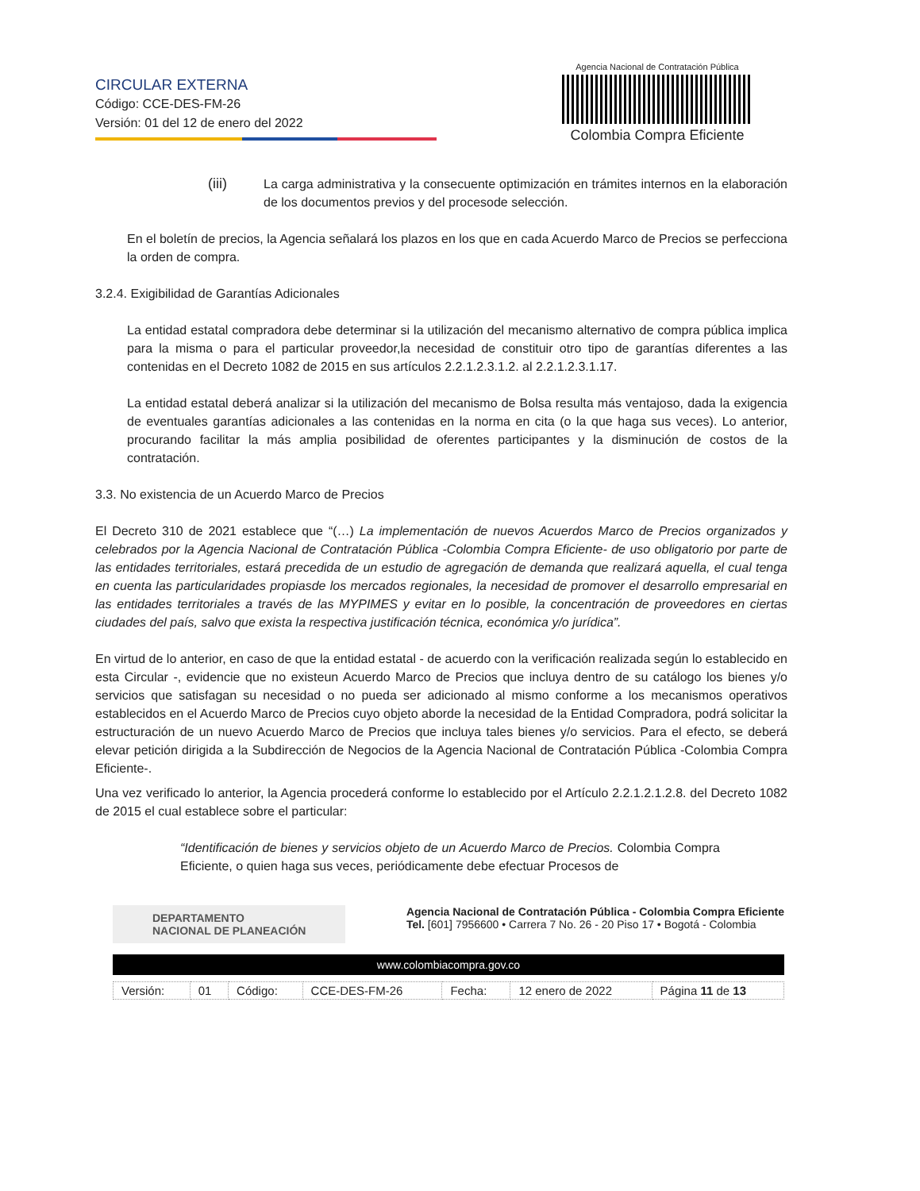CIRCULAR EXTERNA
Código: CCE-DES-FM-26
Versión: 01 del 12 de enero del 2022
Agencia Nacional de Contratación Pública
Colombia Compra Eficiente
(iii) La carga administrativa y la consecuente optimización en trámites internos en la elaboración de los documentos previos y del procesode selección.
En el boletín de precios, la Agencia señalará los plazos en los que en cada Acuerdo Marco de Precios se perfecciona la orden de compra.
3.2.4. Exigibilidad de Garantías Adicionales
La entidad estatal compradora debe determinar si la utilización del mecanismo alternativo de compra pública implica para la misma o para el particular proveedor,la necesidad de constituir otro tipo de garantías diferentes a las contenidas en el Decreto 1082 de 2015 en sus artículos 2.2.1.2.3.1.2. al 2.2.1.2.3.1.17.
La entidad estatal deberá analizar si la utilización del mecanismo de Bolsa resulta más ventajoso, dada la exigencia de eventuales garantías adicionales a las contenidas en la norma en cita (o la que haga sus veces). Lo anterior, procurando facilitar la más amplia posibilidad de oferentes participantes y la disminución de costos de la contratación.
3.3. No existencia de un Acuerdo Marco de Precios
El Decreto 310 de 2021 establece que “(…) La implementación de nuevos Acuerdos Marco de Precios organizados y celebrados por la Agencia Nacional de Contratación Pública -Colombia Compra Eficiente- de uso obligatorio por parte de las entidades territoriales, estará precedida de un estudio de agregación de demanda que realizará aquella, el cual tenga en cuenta las particularidades propiasde los mercados regionales, la necesidad de promover el desarrollo empresarial en las entidades territoriales a través de las MYPIMES y evitar en lo posible, la concentración de proveedores en ciertas ciudades del país, salvo que exista la respectiva justificación técnica, económica y/o jurídica”.
En virtud de lo anterior, en caso de que la entidad estatal - de acuerdo con la verificación realizada según lo establecido en esta Circular -, evidencie que no existeun Acuerdo Marco de Precios que incluya dentro de su catálogo los bienes y/o servicios que satisfagan su necesidad o no pueda ser adicionado al mismo conforme a los mecanismos operativos establecidos en el Acuerdo Marco de Precios cuyo objeto aborde la necesidad de la Entidad Compradora, podrá solicitar la estructuración de un nuevo Acuerdo Marco de Precios que incluya tales bienes y/o servicios. Para el efecto, se deberá elevar petición dirigida a la Subdirección de Negocios de la Agencia Nacional de Contratación Pública -Colombia Compra Eficiente-.
Una vez verificado lo anterior, la Agencia procederá conforme lo establecido por el Artículo 2.2.1.2.1.2.8. del Decreto 1082 de 2015 el cual establece sobre el particular:
“Identificación de bienes y servicios objeto de un Acuerdo Marco de Precios. Colombia Compra Eficiente, o quien haga sus veces, periódicamente debe efectuar Procesos de
DEPARTAMENTO
NACIONAL DE PLANEACIÓN
Agencia Nacional de Contratación Pública - Colombia Compra Eficiente
Tel. [601] 7956600 • Carrera 7 No. 26 - 20 Piso 17 • Bogotá - Colombia
www.colombiacompra.gov.co
| Versión: | 01 | Código: | CCE-DES-FM-26 | Fecha: | 12 enero de 2022 | Página 11 de 13 |